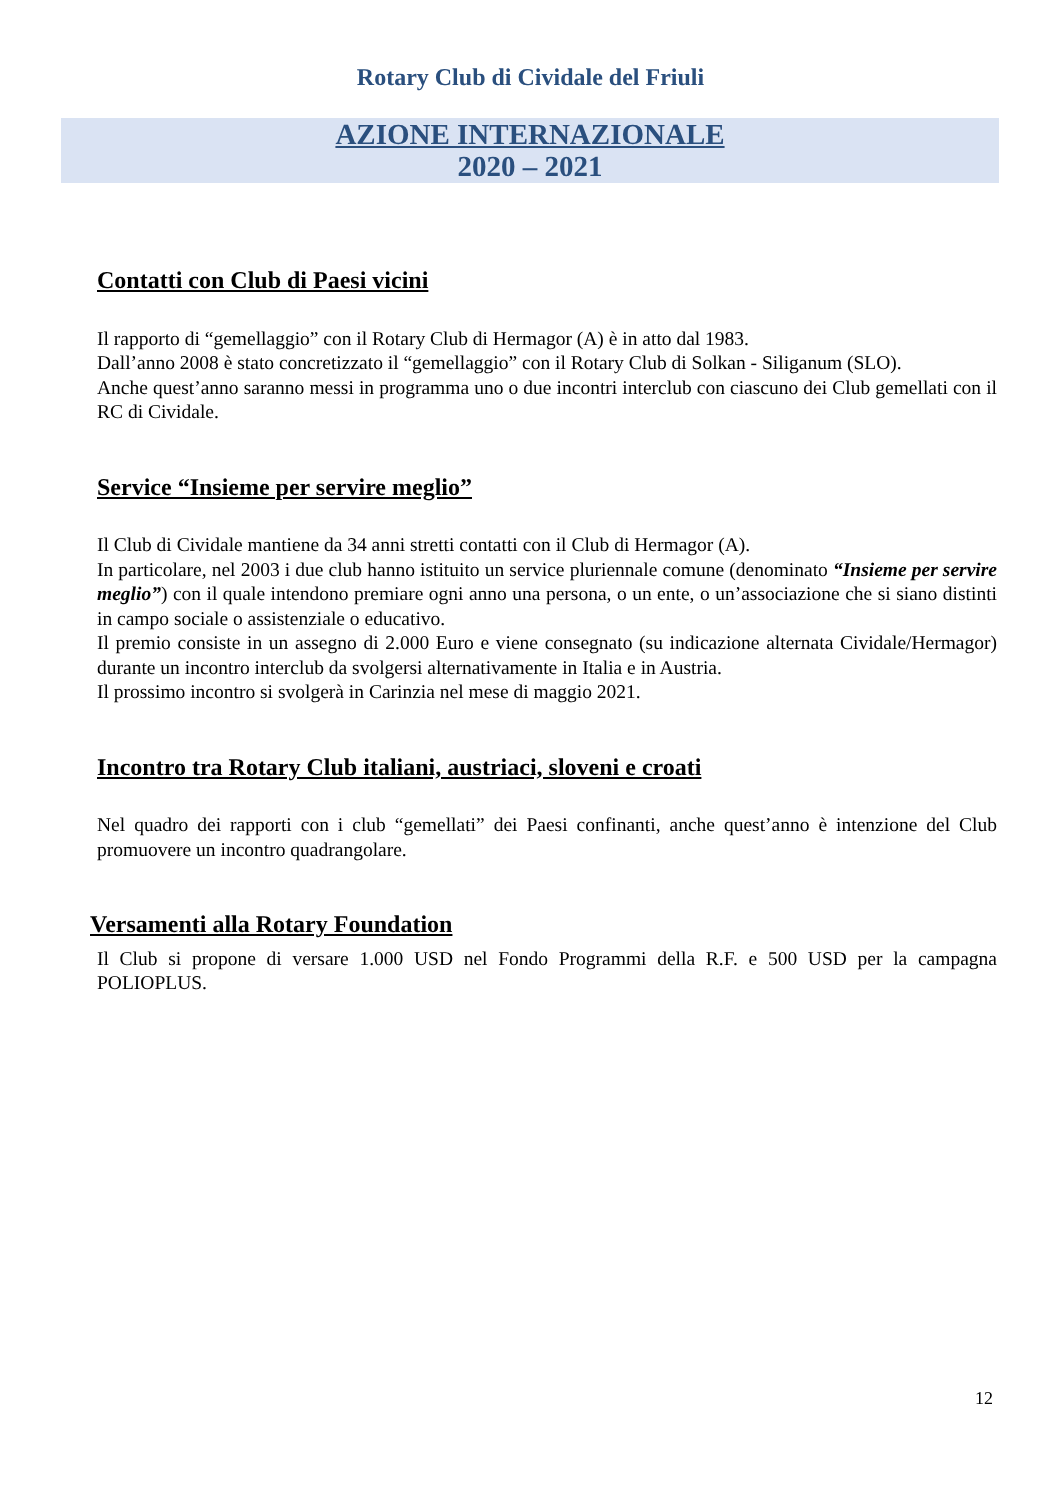Rotary Club di Cividale del Friuli
AZIONE INTERNAZIONALE
2020 – 2021
Contatti con Club di Paesi vicini
Il rapporto di “gemellaggio” con il Rotary Club di Hermagor (A) è in atto dal 1983.
Dall’anno 2008 è stato concretizzato il “gemellaggio” con il Rotary Club di Solkan - Siliganum (SLO).
Anche quest’anno saranno messi in programma uno o due incontri interclub con ciascuno dei Club gemellati con il RC di Cividale.
Service “Insieme per servire meglio”
Il Club di Cividale mantiene da 34 anni stretti contatti con il Club di Hermagor (A).
In particolare, nel 2003 i due club hanno istituito un service pluriennale comune (denominato “Insieme per servire meglio”) con il quale intendono premiare ogni anno una persona, o un ente, o un’associazione che si siano distinti in campo sociale o assistenziale o educativo.
Il premio consiste in un assegno di 2.000 Euro e viene consegnato (su indicazione alternata Cividale/Hermagor) durante un incontro interclub da svolgersi alternativamente in Italia e in Austria.
Il prossimo incontro si svolgerà in Carinzia nel mese di maggio 2021.
Incontro tra Rotary Club italiani, austriaci, sloveni e croati
Nel quadro dei rapporti con i club “gemellati” dei Paesi confinanti, anche quest’anno è intenzione del Club promuovere un incontro quadrangolare.
Versamenti alla Rotary Foundation
Il Club si propone di versare 1.000 USD nel Fondo Programmi della R.F. e 500 USD per la campagna POLIOPLUS.
12